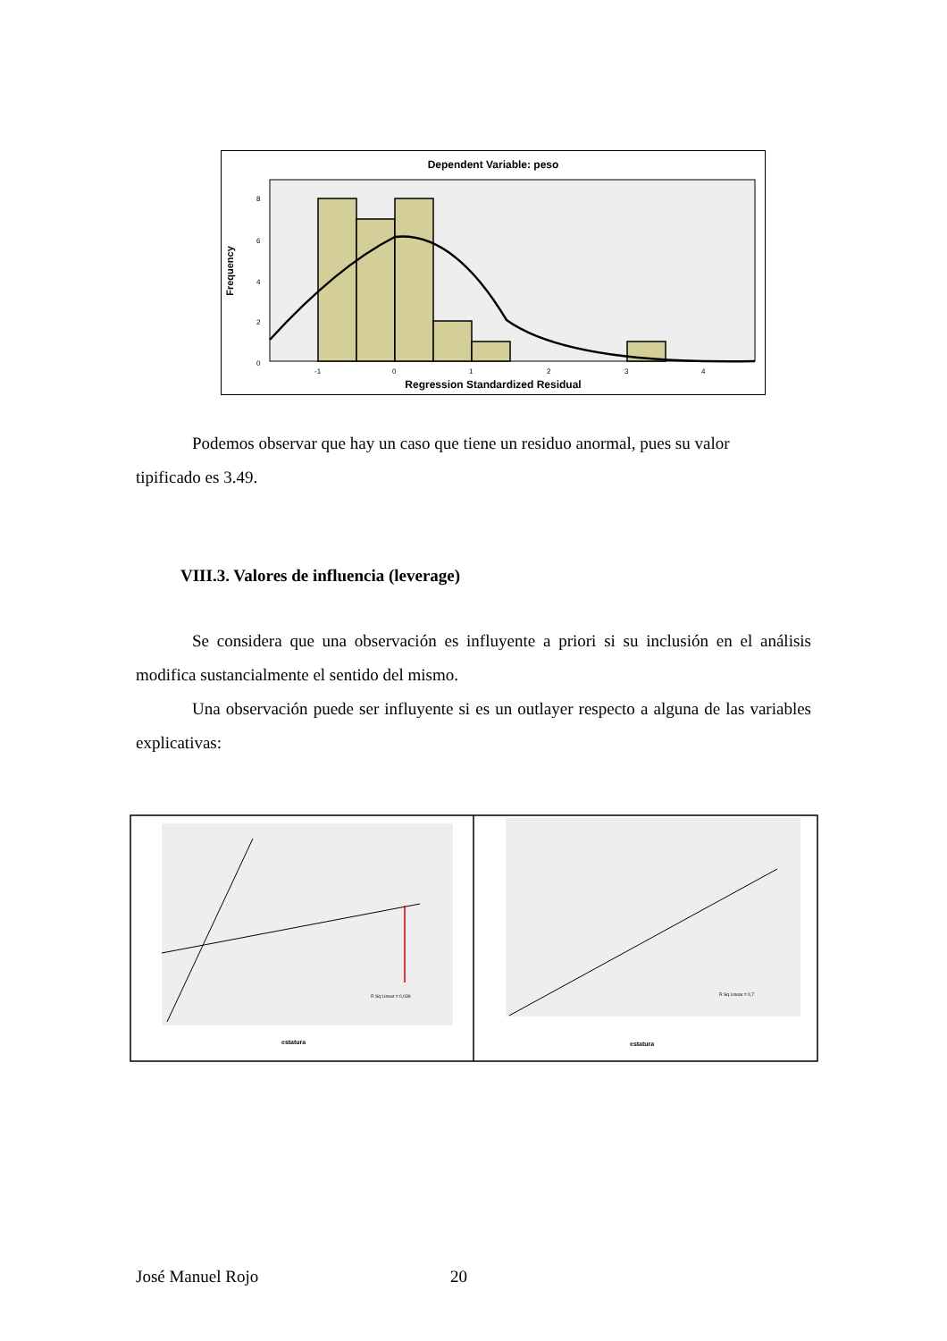Dependent Variable: peso
8
6
4
2
0
-1
0
1
2
3
4
Frequency
Regression Standardized Residual
Podemos observar que hay un caso que tiene un residuo anormal, pues su valor
tipificado es 3.49.
VIII.3. Valores de influencia (leverage)
Se considera que una observación es influyente a priori si su inclusión en el análisis modifica sustancialmente el sentido del mismo.
Una observación puede ser influyente si es un outlayer respecto a alguna de las variables explicativas:
R Sq Linear = 0,039
estatura
R Sq Linear = 0,7
estatura
José Manuel Rojo 20